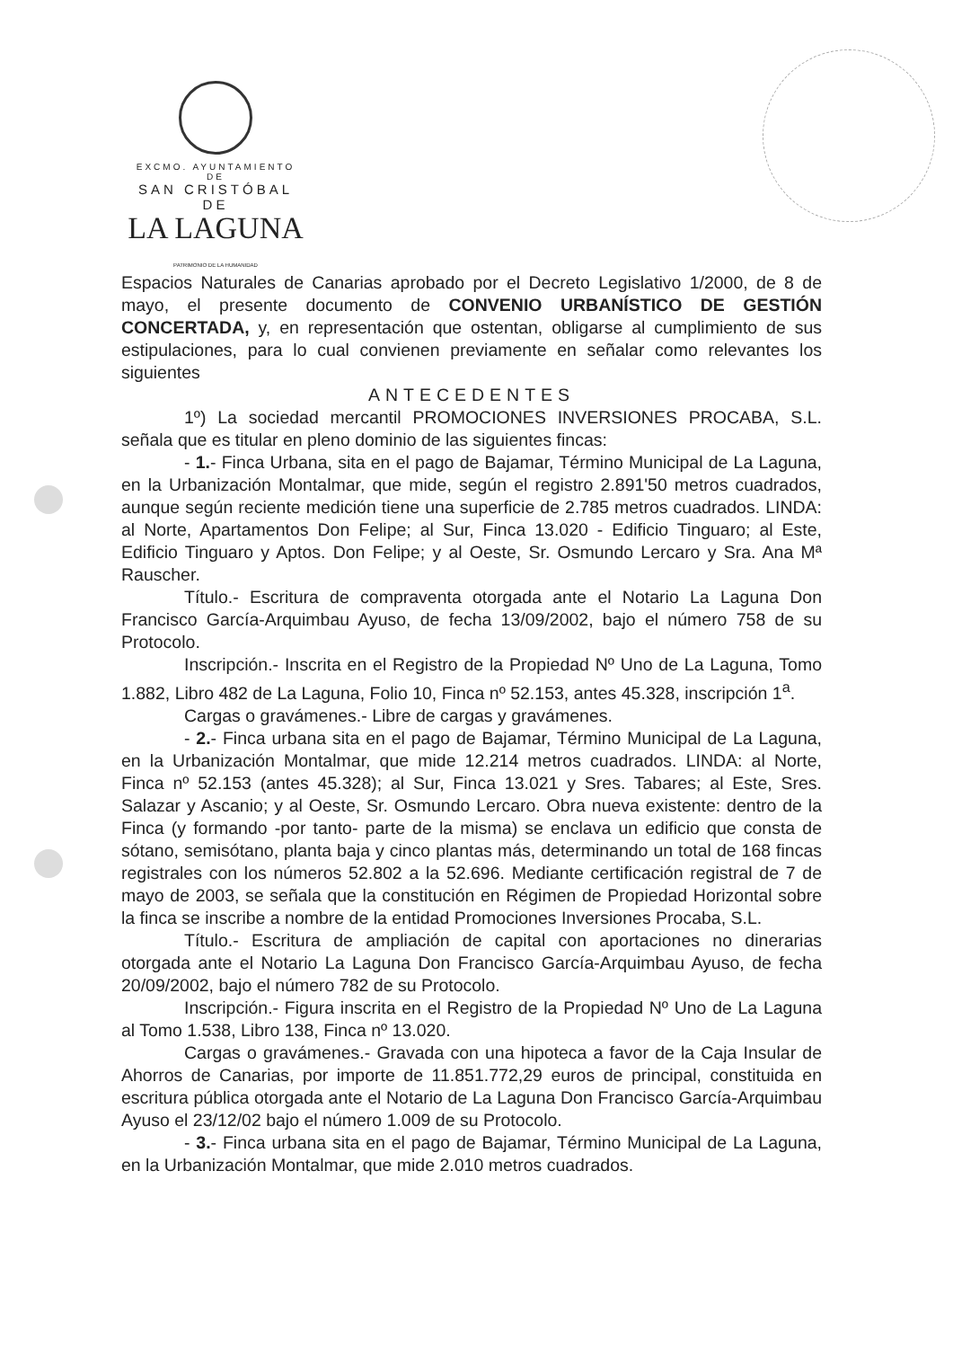EXCMO. AYUNTAMIENTO DE
SAN CRISTÓBAL DE
LA LAGUNA
PATRIMONIO DE LA HUMANIDAD
Espacios Naturales de Canarias aprobado por el Decreto Legislativo 1/2000, de 8 de mayo, el presente documento de CONVENIO URBANÍSTICO DE GESTIÓN CONCERTADA, y, en representación que ostentan, obligarse al cumplimiento de sus estipulaciones, para lo cual convienen previamente en señalar como relevantes los siguientes
ANTECEDENTES
1º) La sociedad mercantil PROMOCIONES INVERSIONES PROCABA, S.L. señala que es titular en pleno dominio de las siguientes fincas:
- 1.- Finca Urbana, sita en el pago de Bajamar, Término Municipal de La Laguna, en la Urbanización Montalmar, que mide, según el registro 2.891'50 metros cuadrados, aunque según reciente medición tiene una superficie de 2.785 metros cuadrados. LINDA: al Norte, Apartamentos Don Felipe; al Sur, Finca 13.020 - Edificio Tinguaro; al Este, Edificio Tinguaro y Aptos. Don Felipe; y al Oeste, Sr. Osmundo Lercaro y Sra. Ana Mª Rauscher.
Título.- Escritura de compraventa otorgada ante el Notario La Laguna Don Francisco García-Arquimbau Ayuso, de fecha 13/09/2002, bajo el número 758 de su Protocolo.
Inscripción.- Inscrita en el Registro de la Propiedad Nº Uno de La Laguna, Tomo 1.882, Libro 482 de La Laguna, Folio 10, Finca nº 52.153, antes 45.328, inscripción 1<sup>a</sup>.
Cargas o gravámenes.- Libre de cargas y gravámenes.
- 2.- Finca urbana sita en el pago de Bajamar, Término Municipal de La Laguna, en la Urbanización Montalmar, que mide 12.214 metros cuadrados. LINDA: al Norte, Finca nº 52.153 (antes 45.328); al Sur, Finca 13.021 y Sres. Tabares; al Este, Sres. Salazar y Ascanio; y al Oeste, Sr. Osmundo Lercaro. Obra nueva existente: dentro de la Finca (y formando -por tanto- parte de la misma) se enclava un edificio que consta de sótano, semisótano, planta baja y cinco plantas más, determinando un total de 168 fincas registrales con los números 52.802 a la 52.696. Mediante certificación registral de 7 de mayo de 2003, se señala que la constitución en Régimen de Propiedad Horizontal sobre la finca se inscribe a nombre de la entidad Promociones Inversiones Procaba, S.L.
Título.- Escritura de ampliación de capital con aportaciones no dinerarias otorgada ante el Notario La Laguna Don Francisco García-Arquimbau Ayuso, de fecha 20/09/2002, bajo el número 782 de su Protocolo.
Inscripción.- Figura inscrita en el Registro de la Propiedad Nº Uno de La Laguna al Tomo 1.538, Libro 138, Finca nº 13.020.
Cargas o gravámenes.- Gravada con una hipoteca a favor de la Caja Insular de Ahorros de Canarias, por importe de 11.851.772,29 euros de principal, constituida en escritura pública otorgada ante el Notario de La Laguna Don Francisco García-Arquimbau Ayuso el 23/12/02 bajo el número 1.009 de su Protocolo.
- 3.- Finca urbana sita en el pago de Bajamar, Término Municipal de La Laguna, en la Urbanización Montalmar, que mide 2.010 metros cuadrados.